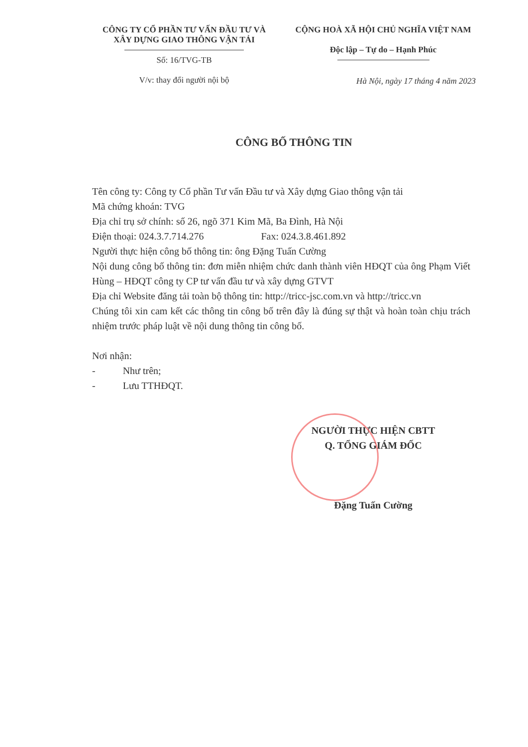CÔNG TY CỔ PHẦN TƯ VẤN ĐẦU TƯ VÀ
XÂY DỰNG GIAO THÔNG VẬN TẢI
Số: 16/TVG-TB
V/v: thay đổi người nội bộ
CỘNG HOÀ XÃ HỘI CHỦ NGHĨA VIỆT NAM
Độc lập – Tự do – Hạnh Phúc
Hà Nội, ngày 17 tháng 4 năm 2023
CÔNG BỐ THÔNG TIN
Tên công ty: Công ty Cổ phần Tư vấn Đầu tư và Xây dựng Giao thông vận tải
Mã chứng khoán: TVG
Địa chỉ trụ sở chính: số 26, ngõ 371 Kim Mã, Ba Đình, Hà Nội
Điện thoại: 024.3.7.714.276 Fax: 024.3.8.461.892
Người thực hiện công bố thông tin: ông Đặng Tuấn Cường
Nội dung công bố thông tin: đơn miễn nhiệm chức danh thành viên HĐQT của ông Phạm Viết Hùng – HĐQT công ty CP tư vấn đầu tư và xây dựng GTVT
Địa chỉ Website đăng tải toàn bộ thông tin: http://tricc-jsc.com.vn và http://tricc.vn
Chúng tôi xin cam kết các thông tin công bố trên đây là đúng sự thật và hoàn toàn chịu trách nhiệm trước pháp luật về nội dung thông tin công bố.
Nơi nhận:
- Như trên;
- Lưu TTHĐQT.
NGƯỜI THỰC HIỆN CBTT
Q. TỔNG GIÁM ĐỐC
Đặng Tuấn Cường